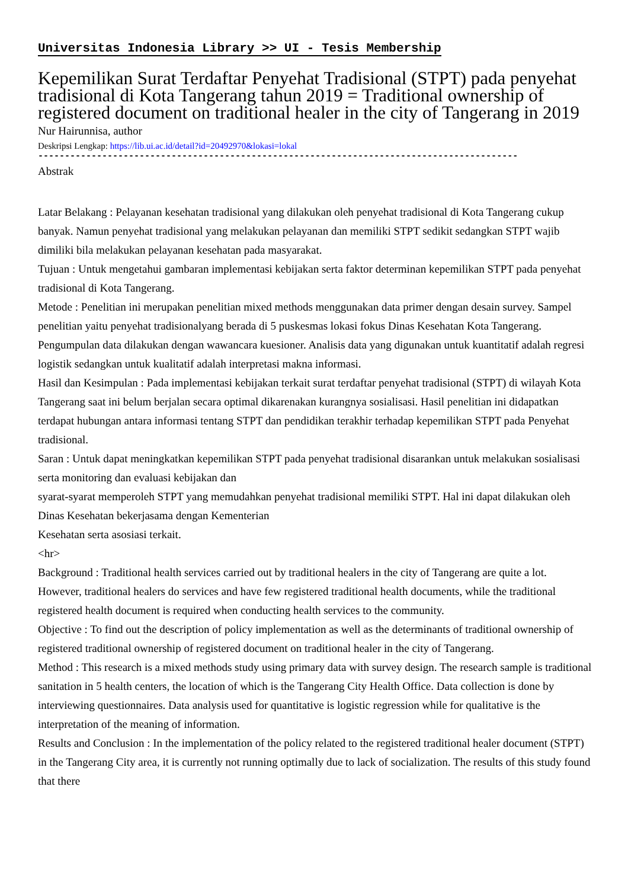Universitas Indonesia Library >> UI - Tesis Membership
Kepemilikan Surat Terdaftar Penyehat Tradisional (STPT) pada penyehat tradisional di Kota Tangerang tahun 2019 = Traditional ownership of registered document on traditional healer in the city of Tangerang in 2019
Nur Hairunnisa, author
Deskripsi Lengkap: https://lib.ui.ac.id/detail?id=20492970&lokasi=lokal
------------------------------------------------------------------------------------------
Abstrak
Latar Belakang : Pelayanan kesehatan tradisional yang dilakukan oleh penyehat tradisional di Kota Tangerang cukup banyak. Namun penyehat tradisional yang melakukan pelayanan dan memiliki STPT sedikit sedangkan STPT wajib dimiliki bila melakukan pelayanan kesehatan pada masyarakat.
Tujuan : Untuk mengetahui gambaran implementasi kebijakan serta faktor determinan kepemilikan STPT pada penyehat tradisional di Kota Tangerang.
Metode : Penelitian ini merupakan penelitian mixed methods menggunakan data primer dengan desain survey. Sampel penelitian yaitu penyehat tradisionalyang berada di 5 puskesmas lokasi fokus Dinas Kesehatan Kota Tangerang. Pengumpulan data dilakukan dengan wawancara kuesioner. Analisis data yang digunakan untuk kuantitatif adalah regresi logistik sedangkan untuk kualitatif adalah interpretasi makna informasi.
Hasil dan Kesimpulan : Pada implementasi kebijakan terkait surat terdaftar penyehat tradisional (STPT) di wilayah Kota Tangerang saat ini belum berjalan secara optimal dikarenakan kurangnya sosialisasi. Hasil penelitian ini didapatkan terdapat hubungan antara informasi tentang STPT dan pendidikan terakhir terhadap kepemilikan STPT pada Penyehat tradisional.
Saran : Untuk dapat meningkatkan kepemilikan STPT pada penyehat tradisional disarankan untuk melakukan sosialisasi serta monitoring dan evaluasi kebijakan dan
syarat-syarat memperoleh STPT yang memudahkan penyehat tradisional memiliki STPT. Hal ini dapat dilakukan oleh Dinas Kesehatan bekerjasama dengan Kementerian
Kesehatan serta asosiasi terkait.
<hr>
Background : Traditional health services carried out by traditional healers in the city of Tangerang are quite a lot. However, traditional healers do services and have few registered traditional health documents, while the traditional registered health document is required when conducting health services to the community.
Objective : To find out the description of policy implementation as well as the determinants of traditional ownership of registered traditional ownership of registered document on traditional healer in the city of Tangerang.
Method : This research is a mixed methods study using primary data with survey design. The research sample is traditional sanitation in 5 health centers, the location of which is the Tangerang City Health Office. Data collection is done by interviewing questionnaires. Data analysis used for quantitative is logistic regression while for qualitative is the interpretation of the meaning of information.
Results and Conclusion : In the implementation of the policy related to the registered traditional healer document (STPT) in the Tangerang City area, it is currently not running optimally due to lack of socialization. The results of this study found that there